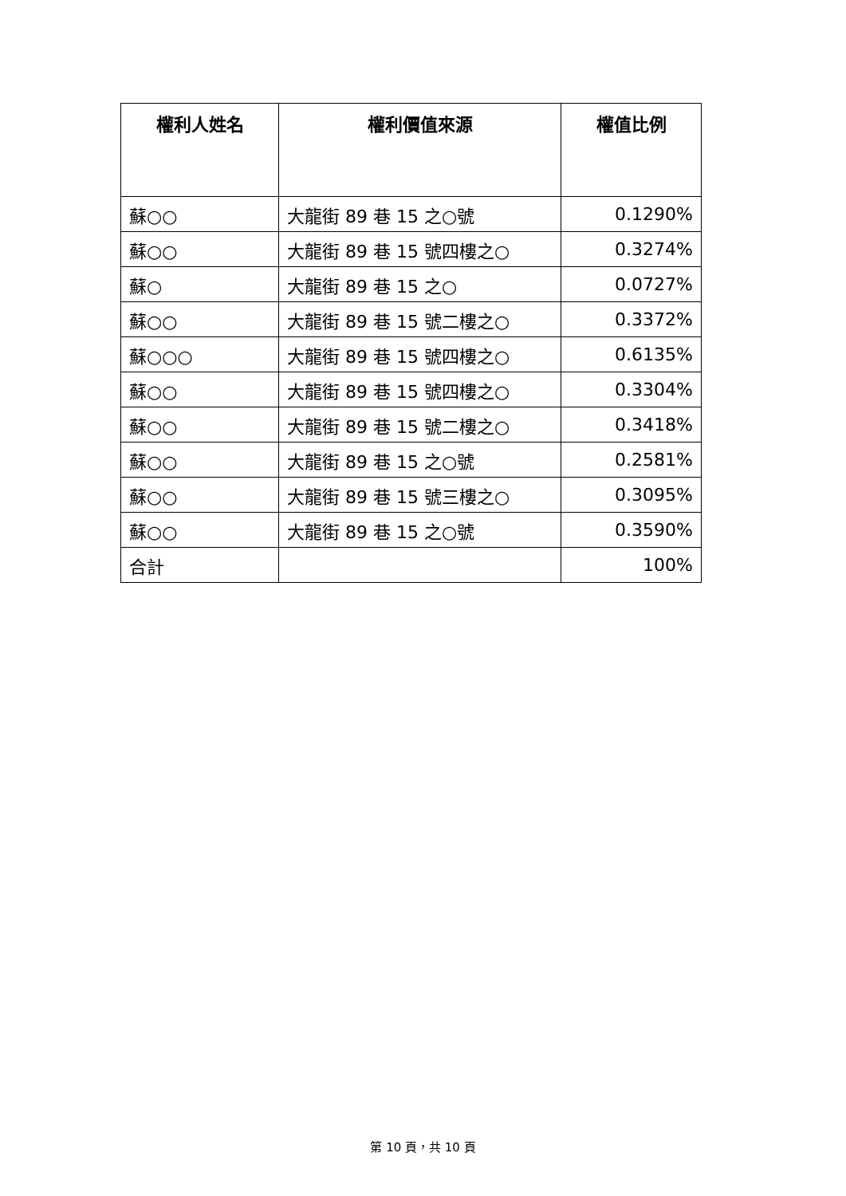| 權利人姓名 | 權利價值來源 | 權值比例 |
| --- | --- | --- |
| 蘇○○ | 大龍街 89 巷 15 之○號 | 0.1290% |
| 蘇○○ | 大龍街 89 巷 15 號四樓之○ | 0.3274% |
| 蘇○ | 大龍街 89 巷 15 之○ | 0.0727% |
| 蘇○○ | 大龍街 89 巷 15 號二樓之○ | 0.3372% |
| 蘇○○○ | 大龍街 89 巷 15 號四樓之○ | 0.6135% |
| 蘇○○ | 大龍街 89 巷 15 號四樓之○ | 0.3304% |
| 蘇○○ | 大龍街 89 巷 15 號二樓之○ | 0.3418% |
| 蘇○○ | 大龍街 89 巷 15 之○號 | 0.2581% |
| 蘇○○ | 大龍街 89 巷 15 號三樓之○ | 0.3095% |
| 蘇○○ | 大龍街 89 巷 15 之○號 | 0.3590% |
| 合計 | | 100% |
第 10 頁，共 10 頁